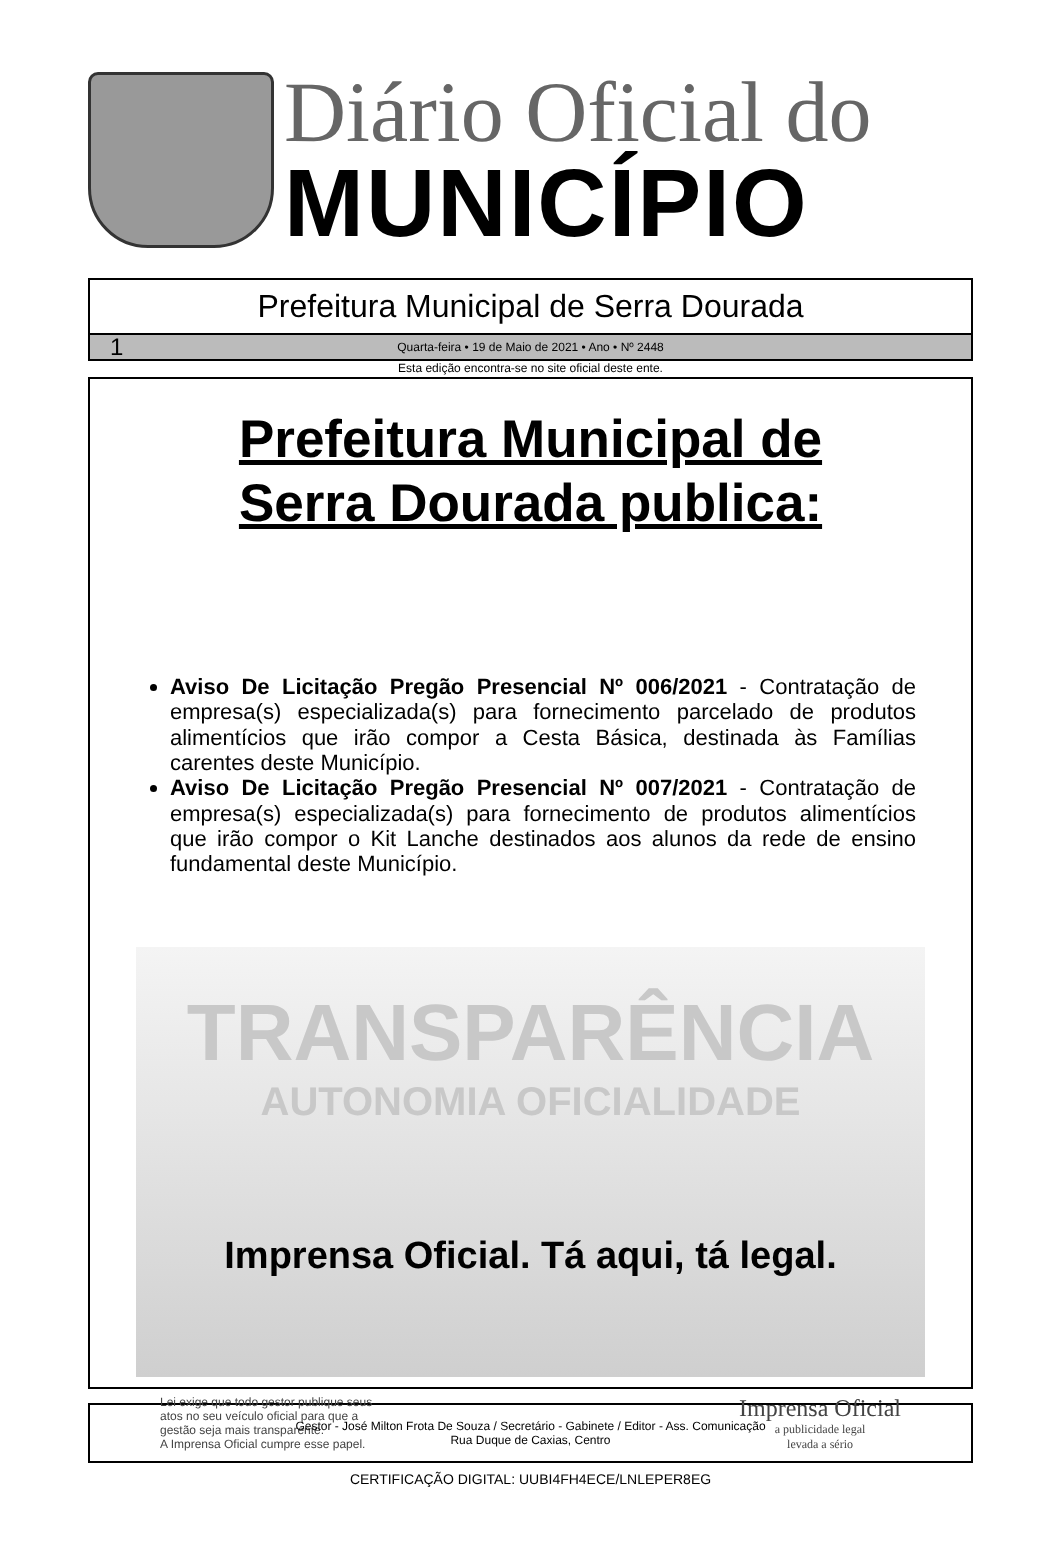Diário Oficial do
MUNICÍPIO
Prefeitura Municipal de Serra Dourada
1 Quarta-feira • 19 de Maio de 2021 • Ano • Nº 2448
Esta edição encontra-se no site oficial deste ente.
Prefeitura Municipal de
Serra Dourada publica:
Aviso De Licitação Pregão Presencial Nº 006/2021 - Contratação de empresa(s) especializada(s) para fornecimento parcelado de produtos alimentícios que irão compor a Cesta Básica, destinada às Famílias carentes deste Município.
Aviso De Licitação Pregão Presencial Nº 007/2021 - Contratação de empresa(s) especializada(s) para fornecimento de produtos alimentícios que irão compor o Kit Lanche destinados aos alunos da rede de ensino fundamental deste Município.
TRANSPARÊNCIA
AUTONOMIA OFICIALIDADE
Imprensa Oficial. Tá aqui, tá legal.
Lei exige que todo gestor publique seus
atos no seu veículo oficial para que a
gestão seja mais transparente.
A Imprensa Oficial cumpre esse papel.
Imprensa Oficial
a publicidade legal
levada a sério
Gestor - José Milton Frota De Souza / Secretário - Gabinete / Editor - Ass. Comunicação
Rua Duque de Caxias, Centro
CERTIFICAÇÃO DIGITAL: UUBI4FH4ECE/LNLEPER8EG